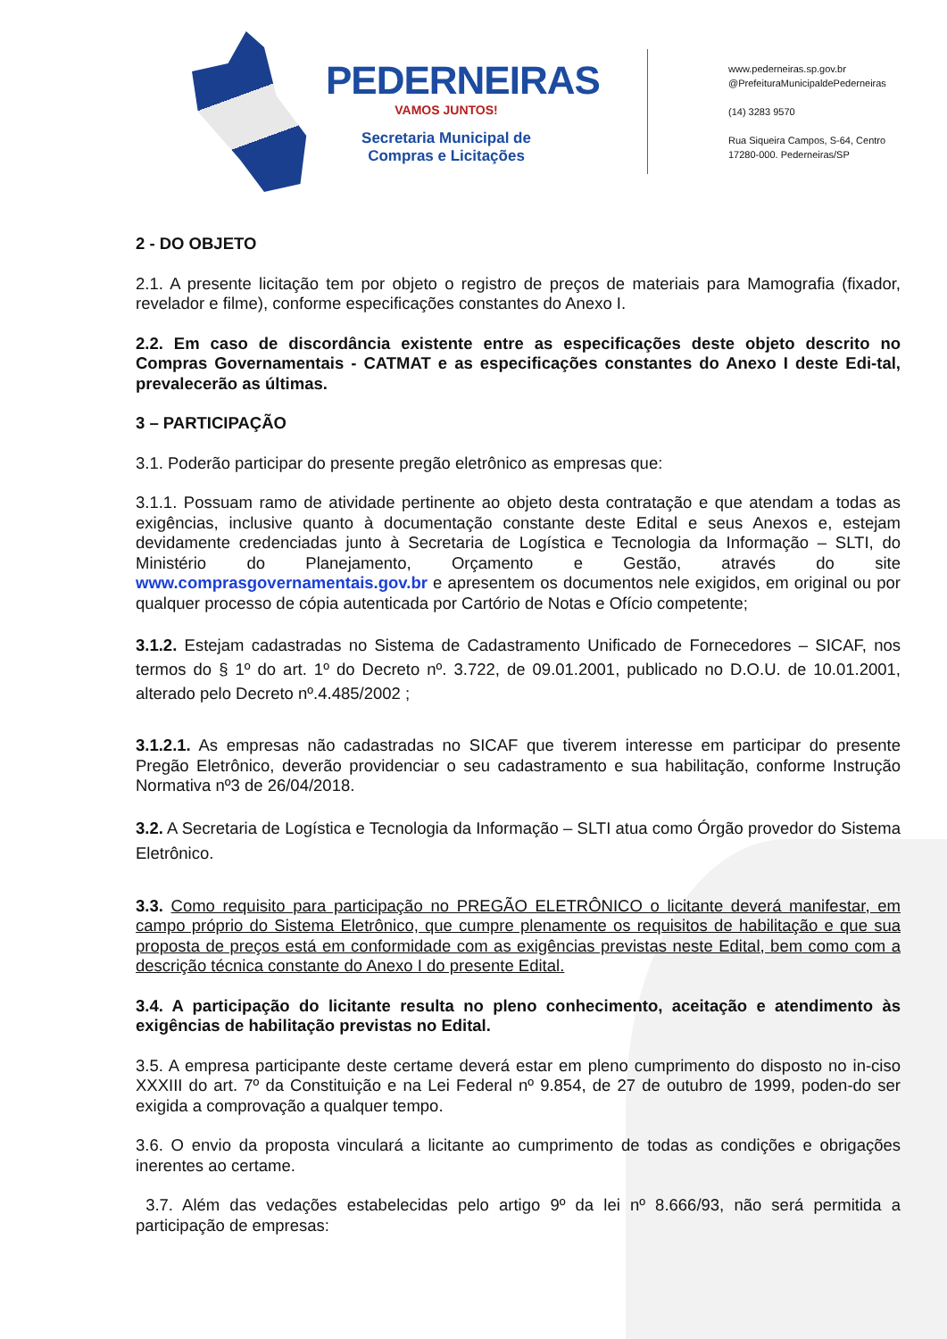PEDERNEIRAS
VAMOS JUNTOS!
Secretaria Municipal de
Compras e Licitações
www.pederneiras.sp.gov.br
@PrefeituraMunicipaldePederneiras
(14) 3283 9570
Rua Siqueira Campos, S-64, Centro
17280-000. Pederneiras/SP
2 - DO OBJETO
2.1. A presente licitação tem por objeto o registro de preços de materiais para Mamografia (fixador, revelador e filme), conforme especificações constantes do Anexo I.
2.2. Em caso de discordância existente entre as especificações deste objeto descrito no Compras Governamentais - CATMAT e as especificações constantes do Anexo I deste Edi-tal, prevalecerão as últimas.
3 – PARTICIPAÇÃO
3.1. Poderão participar do presente pregão eletrônico as empresas que:
3.1.1. Possuam ramo de atividade pertinente ao objeto desta contratação e que atendam a todas as exigências, inclusive quanto à documentação constante deste Edital e seus Anexos e, estejam devidamente credenciadas junto à Secretaria de Logística e Tecnologia da Informação – SLTI, do Ministério do Planejamento, Orçamento e Gestão, através do site www.comprasgovernamentais.gov.br e apresentem os documentos nele exigidos, em original ou por qualquer processo de cópia autenticada por Cartório de Notas e Ofício competente;
3.1.2. Estejam cadastradas no Sistema de Cadastramento Unificado de Fornecedores – SICAF, nos termos do § 1º do art. 1º do Decreto nº. 3.722, de 09.01.2001, publicado no D.O.U. de 10.01.2001, alterado pelo Decreto nº.4.485/2002 ;
3.1.2.1. As empresas não cadastradas no SICAF que tiverem interesse em participar do presente Pregão Eletrônico, deverão providenciar o seu cadastramento e sua habilitação, conforme Instrução Normativa nº3 de 26/04/2018.
3.2. A Secretaria de Logística e Tecnologia da Informação – SLTI atua como Órgão provedor do Sistema Eletrônico.
3.3. Como requisito para participação no PREGÃO ELETRÔNICO o licitante deverá manifestar, em campo próprio do Sistema Eletrônico, que cumpre plenamente os requisitos de habilitação e que sua proposta de preços está em conformidade com as exigências previstas neste Edital, bem como com a descrição técnica constante do Anexo I do presente Edital.
3.4. A participação do licitante resulta no pleno conhecimento, aceitação e atendimento às exigências de habilitação previstas no Edital.
3.5. A empresa participante deste certame deverá estar em pleno cumprimento do disposto no in-ciso XXXIII do art. 7º da Constituição e na Lei Federal nº 9.854, de 27 de outubro de 1999, poden-do ser exigida a comprovação a qualquer tempo.
3.6. O envio da proposta vinculará a licitante ao cumprimento de todas as condições e obrigações inerentes ao certame.
3.7. Além das vedações estabelecidas pelo artigo 9º da lei nº 8.666/93, não será permitida a participação de empresas: